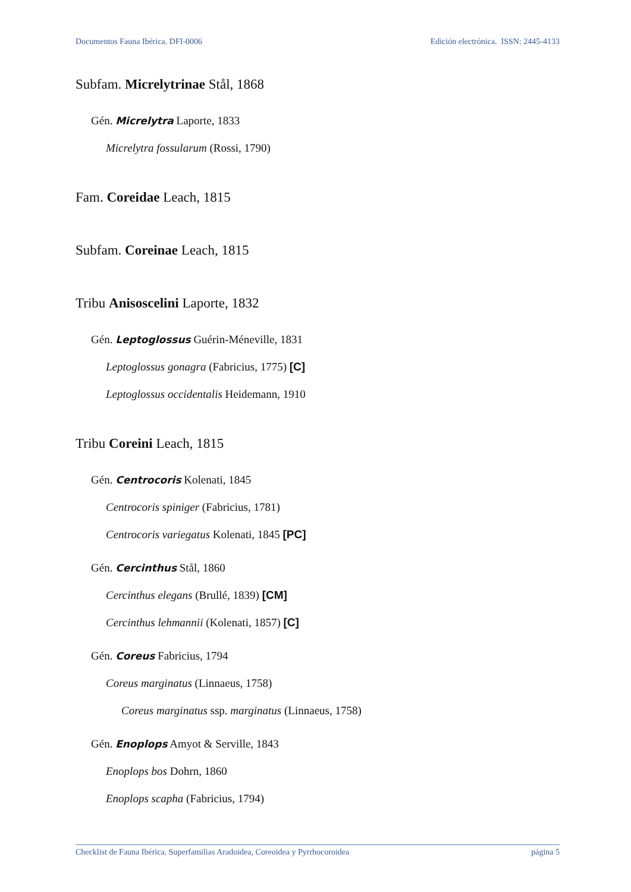Documentos Fauna Ibérica. DFI-0006 Edición electrónica. ISSN: 2445-4133
Subfam. Micrelytrinae Stål, 1868
Gén. Micrelytra Laporte, 1833
Micrelytra fossularum (Rossi, 1790)
Fam. Coreidae Leach, 1815
Subfam. Coreinae Leach, 1815
Tribu Anisoscelini Laporte, 1832
Gén. Leptoglossus Guérin-Méneville, 1831
Leptoglossus gonagra (Fabricius, 1775) [C]
Leptoglossus occidentalis Heidemann, 1910
Tribu Coreini Leach, 1815
Gén. Centrocoris Kolenati, 1845
Centrocoris spiniger (Fabricius, 1781)
Centrocoris variegatus Kolenati, 1845 [PC]
Gén. Cercinthus Stål, 1860
Cercinthus elegans (Brullé, 1839) [CM]
Cercinthus lehmannii (Kolenati, 1857) [C]
Gén. Coreus Fabricius, 1794
Coreus marginatus (Linnaeus, 1758)
Coreus marginatus ssp. marginatus (Linnaeus, 1758)
Gén. Enoplops Amyot & Serville, 1843
Enoplops bos Dohrn, 1860
Enoplops scapha (Fabricius, 1794)
Checklist de Fauna Ibérica. Superfamilias Aradoidea, Coreoidea y Pyrrhocoroidea página 5